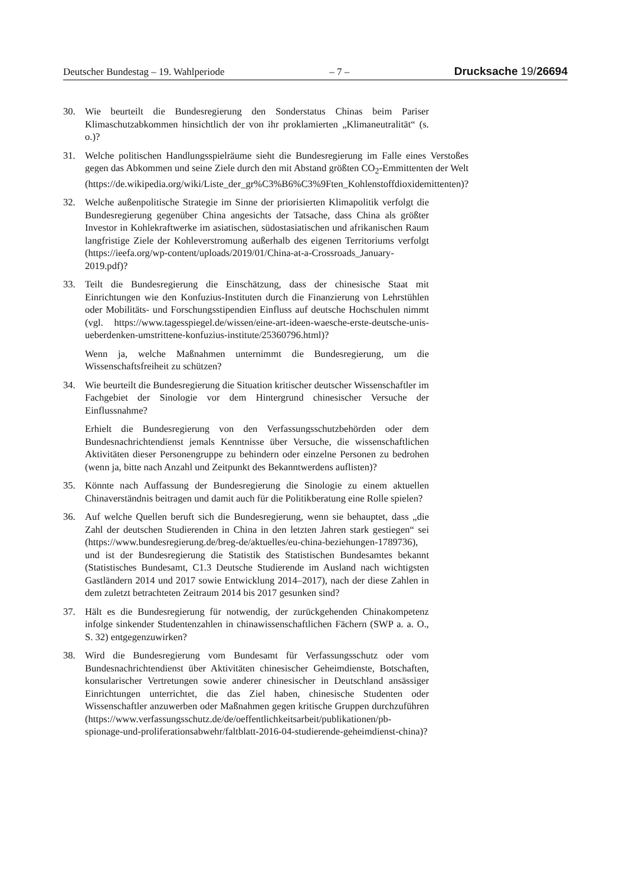Deutscher Bundestag – 19. Wahlperiode – 7 – Drucksache 19/26694
30. Wie beurteilt die Bundesregierung den Sonderstatus Chinas beim Pariser Klimaschutzabkommen hinsichtlich der von ihr proklamierten „Klimaneutralität“ (s. o.)?
31. Welche politischen Handlungsspielräume sieht die Bundesregierung im Falle eines Verstoßes gegen das Abkommen und seine Ziele durch den mit Abstand größten CO<sub>2</sub>-Emmittenten der Welt (https://de.wikipedia.org/wiki/Liste_der_gr%C3%B6%C3%9Ften_Kohlenstoffdioxidemittenten)?
32. Welche außenpolitische Strategie im Sinne der priorisierten Klimapolitik verfolgt die Bundesregierung gegenüber China angesichts der Tatsache, dass China als größter Investor in Kohlekraftwerke im asiatischen, südostasiatischen und afrikanischen Raum langfristige Ziele der Kohleverstromung außerhalb des eigenen Territoriums verfolgt (https://ieefa.org/wp-content/uploads/2019/01/China-at-a-Crossroads_January-2019.pdf)?
33. Teilt die Bundesregierung die Einschätzung, dass der chinesische Staat mit Einrichtungen wie den Konfuzius-Instituten durch die Finanzierung von Lehrstühlen oder Mobilitäts- und Forschungsstipendien Einfluss auf deutsche Hochschulen nimmt (vgl. https://www.tagesspiegel.de/wissen/eine-art-ideen-waesche-erste-deutsche-unis-ueberdenken-umstrittene-konfuzius-institute/25360796.html)?
Wenn ja, welche Maßnahmen unternimmt die Bundesregierung, um die Wissenschaftsfreiheit zu schützen?
34. Wie beurteilt die Bundesregierung die Situation kritischer deutscher Wissenschaftler im Fachgebiet der Sinologie vor dem Hintergrund chinesischer Versuche der Einflussnahme?
Erhielt die Bundesregierung von den Verfassungsschutzbehörden oder dem Bundesnachrichtendienst jemals Kenntnisse über Versuche, die wissenschaftlichen Aktivitäten dieser Personengruppe zu behindern oder einzelne Personen zu bedrohen (wenn ja, bitte nach Anzahl und Zeitpunkt des Bekanntwerdens auflisten)?
35. Könnte nach Auffassung der Bundesregierung die Sinologie zu einem aktuellen Chinaverständnis beitragen und damit auch für die Politikberatung eine Rolle spielen?
36. Auf welche Quellen beruft sich die Bundesregierung, wenn sie behauptet, dass „die Zahl der deutschen Studierenden in China in den letzten Jahren stark gestiegen“ sei (https://www.bundesregierung.de/breg-de/aktuelles/eu-china-beziehungen-1789736), und ist der Bundesregierung die Statistik des Statistischen Bundesamtes bekannt (Statistisches Bundesamt, C1.3 Deutsche Studierende im Ausland nach wichtigsten Gastländern 2014 und 2017 sowie Entwicklung 2014–2017), nach der diese Zahlen in dem zuletzt betrachteten Zeitraum 2014 bis 2017 gesunken sind?
37. Hält es die Bundesregierung für notwendig, der zurückgehenden Chinakompetenz infolge sinkender Studentenzahlen in chinawissenschaftlichen Fächern (SWP a. a. O., S. 32) entgegenzuwirken?
38. Wird die Bundesregierung vom Bundesamt für Verfassungsschutz oder vom Bundesnachrichtendienst über Aktivitäten chinesischer Geheimdienste, Botschaften, konsularischer Vertretungen sowie anderer chinesischer in Deutschland ansässiger Einrichtungen unterrichtet, die das Ziel haben, chinesische Studenten oder Wissenschaftler anzuwerben oder Maßnahmen gegen kritische Gruppen durchzuführen (https://www.verfassungsschutz.de/de/oeffentlichkeitsarbeit/publikationen/pb-spionage-und-proliferationsabwehr/faltblatt-2016-04-studierende-geheimdienst-china)?